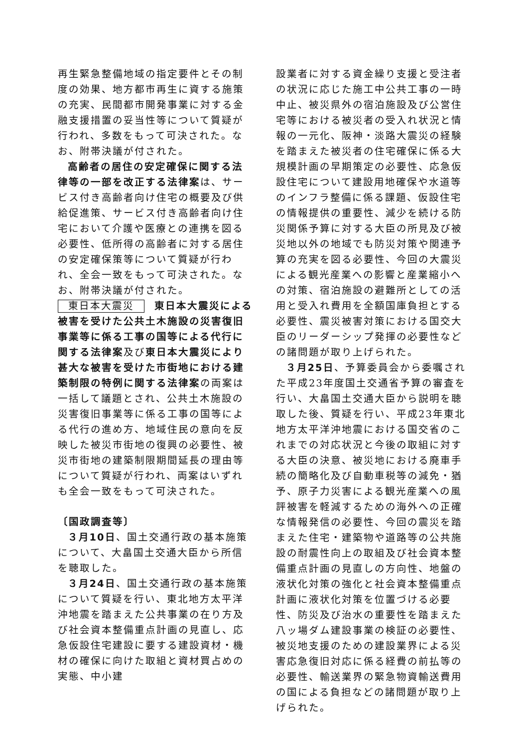再生緊急整備地域の指定要件とその制度の効果、地方都市再生に資する施策の充実、民間都市開発事業に対する金融支援措置の妥当性等について質疑が行われ、多数をもって可決された。なお、附帯決議が付された。
高齢者の居住の安定確保に関する法律等の一部を改正する法律案は、サービス付き高齢者向け住宅の概要及び供給促進策、サービス付き高齢者向け住宅において介護や医療との連携を図る必要性、低所得の高齢者に対する居住の安定確保策等について質疑が行われ、全会一致をもって可決された。なお、附帯決議が付された。
東日本大震災 東日本大震災による被害を受けた公共土木施設の災害復旧事業等に係る工事の国等による代行に関する法律案及び東日本大震災により甚大な被害を受けた市街地における建築制限の特例に関する法律案の両案は一括して議題とされ、公共土木施設の災害復旧事業等に係る工事の国等による代行の進め方、地域住民の意向を反映した被災市街地の復興の必要性、被災市街地の建築制限期間延長の理由等について質疑が行われ、両案はいずれも全会一致をもって可決された。
〔国政調査等〕
３月10日、国土交通行政の基本施策について、大畠国土交通大臣から所信を聴取した。
３月24日、国土交通行政の基本施策について質疑を行い、東北地方太平洋沖地震を踏まえた公共事業の在り方及び社会資本整備重点計画の見直し、応急仮設住宅建設に要する建設資材・機材の確保に向けた取組と資材買占めの実態、中小建
設業者に対する資金繰り支援と受注者の状況に応じた施工中公共工事の一時中止、被災県外の宿泊施設及び公営住宅等における被災者の受入れ状況と情報の一元化、阪神・淡路大震災の経験を踏まえた被災者の住宅確保に係る大規模計画の早期策定の必要性、応急仮設住宅について建設用地確保や水道等のインフラ整備に係る課題、仮設住宅の情報提供の重要性、減少を続ける防災関係予算に対する大臣の所見及び被災地以外の地域でも防災対策や関連予算の充実を図る必要性、今回の大震災による観光産業への影響と産業縮小への対策、宿泊施設の避難所としての活用と受入れ費用を全額国庫負担とする必要性、震災被害対策における国交大臣のリーダーシップ発揮の必要性などの諸問題が取り上げられた。
３月25日、予算委員会から委嘱された平成23年度国土交通省予算の審査を行い、大畠国土交通大臣から説明を聴取した後、質疑を行い、平成23年東北地方太平洋沖地震における国交省のこれまでの対応状況と今後の取組に対する大臣の決意、被災地における廃車手続の簡略化及び自動車税等の減免・猶予、原子力災害による観光産業への風評被害を軽減するための海外への正確な情報発信の必要性、今回の震災を踏まえた住宅・建築物や道路等の公共施設の耐震性向上の取組及び社会資本整備重点計画の見直しの方向性、地盤の液状化対策の強化と社会資本整備重点計画に液状化対策を位置づける必要性、防災及び治水の重要性を踏まえた八ッ場ダム建設事業の検証の必要性、被災地支援のための建設業界による災害応急復旧対応に係る経費の前払等の必要性、輸送業界の緊急物資輸送費用の国による負担などの諸問題が取り上げられた。